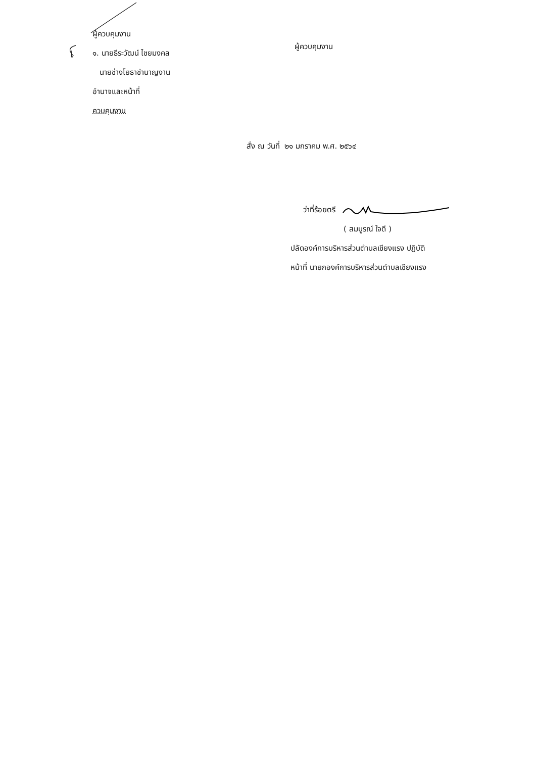ผู้ควบคุมงาน
๑. นายธีระวัฒน์ ไชยมงคล
นายช่างโยธาชำนาญงาน
อำนาจและหน้าที่
ควบคุมงาน
ผู้ควบคุมงาน
สั่ง ณ วันที่ ๒๑ มกราคม พ.ศ. ๒๕๖๔
ว่าที่ร้อยตรี
( สมบูรณ์ ใจดี )
ปลัดองค์การบริหารส่วนตำบลเชียงแรง ปฏิบัติ
หน้าที่ นายกองค์การบริหารส่วนตำบลเชียงแรง